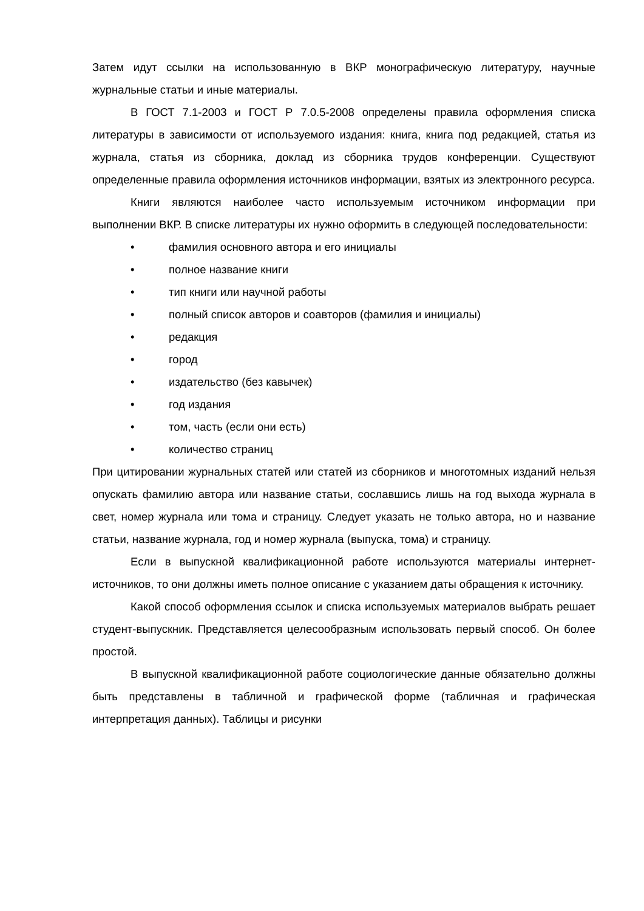Затем идут ссылки на использованную в ВКР монографическую литературу, научные журнальные статьи и иные материалы.
В ГОСТ 7.1-2003 и ГОСТ Р 7.0.5-2008 определены правила оформления списка литературы в зависимости от используемого издания: книга, книга под редакцией, статья из журнала, статья из сборника, доклад из сборника трудов конференции. Существуют определенные правила оформления источников информации, взятых из электронного ресурса.
Книги являются наиболее часто используемым источником информации при выполнении ВКР. В списке литературы их нужно оформить в следующей последовательности:
• фамилия основного автора и его инициалы
• полное название книги
• тип книги или научной работы
• полный список авторов и соавторов (фамилия и инициалы)
• редакция
• город
• издательство (без кавычек)
• год издания
• том, часть (если они есть)
• количество страниц
При цитировании журнальных статей или статей из сборников и многотомных изданий нельзя опускать фамилию автора или название статьи, сославшись лишь на год выхода журнала в свет, номер журнала или тома и страницу. Следует указать не только автора, но и название статьи, название журнала, год и номер журнала (выпуска, тома) и страницу.
Если в выпускной квалификационной работе используются материалы интернет-источников, то они должны иметь полное описание с указанием даты обращения к источнику.
Какой способ оформления ссылок и списка используемых материалов выбрать решает студент-выпускник. Представляется целесообразным использовать первый способ. Он более простой.
В выпускной квалификационной работе социологические данные обязательно должны быть представлены в табличной и графической форме (табличная и графическая интерпретация данных). Таблицы и рисунки